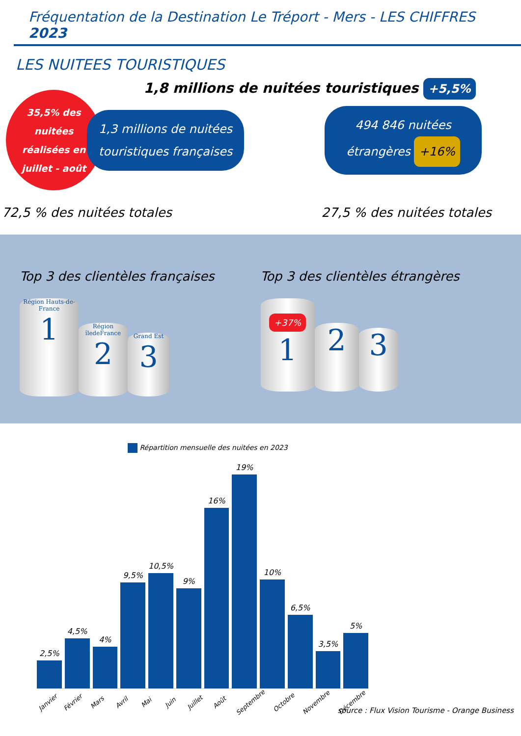Fréquentation de la Destination Le Tréport - Mers - LES CHIFFRES 2023
LES NUITEES TOURISTIQUES
1,8 millions de nuitées touristiques +5,5%
35,5% des
nuitées
réalisées en
juillet - août
1,3 millions de nuitées touristiques françaises
494 846 nuitées étrangères +16%
72,5 % des nuitées totales
27,5 % des nuitées totales
Top 3 des clientèles françaises
Région Hauts-de-France
1
Région îledeFrance
2
Grand Est
3
Top 3 des clientèles étrangères
+37%
1
2
3
Répartition mensuelle des nuitées en 2023
2,5%
4,5%
4%
9,5%
10,5%
9%
16%
19%
10%
6,5%
3,5%
5%
Janvier
Février
Mars
Avril
Mai
Juin
Juillet
Août
Septembre
Octobre
Novembre
Décembre
source : Flux Vision Tourisme - Orange Business